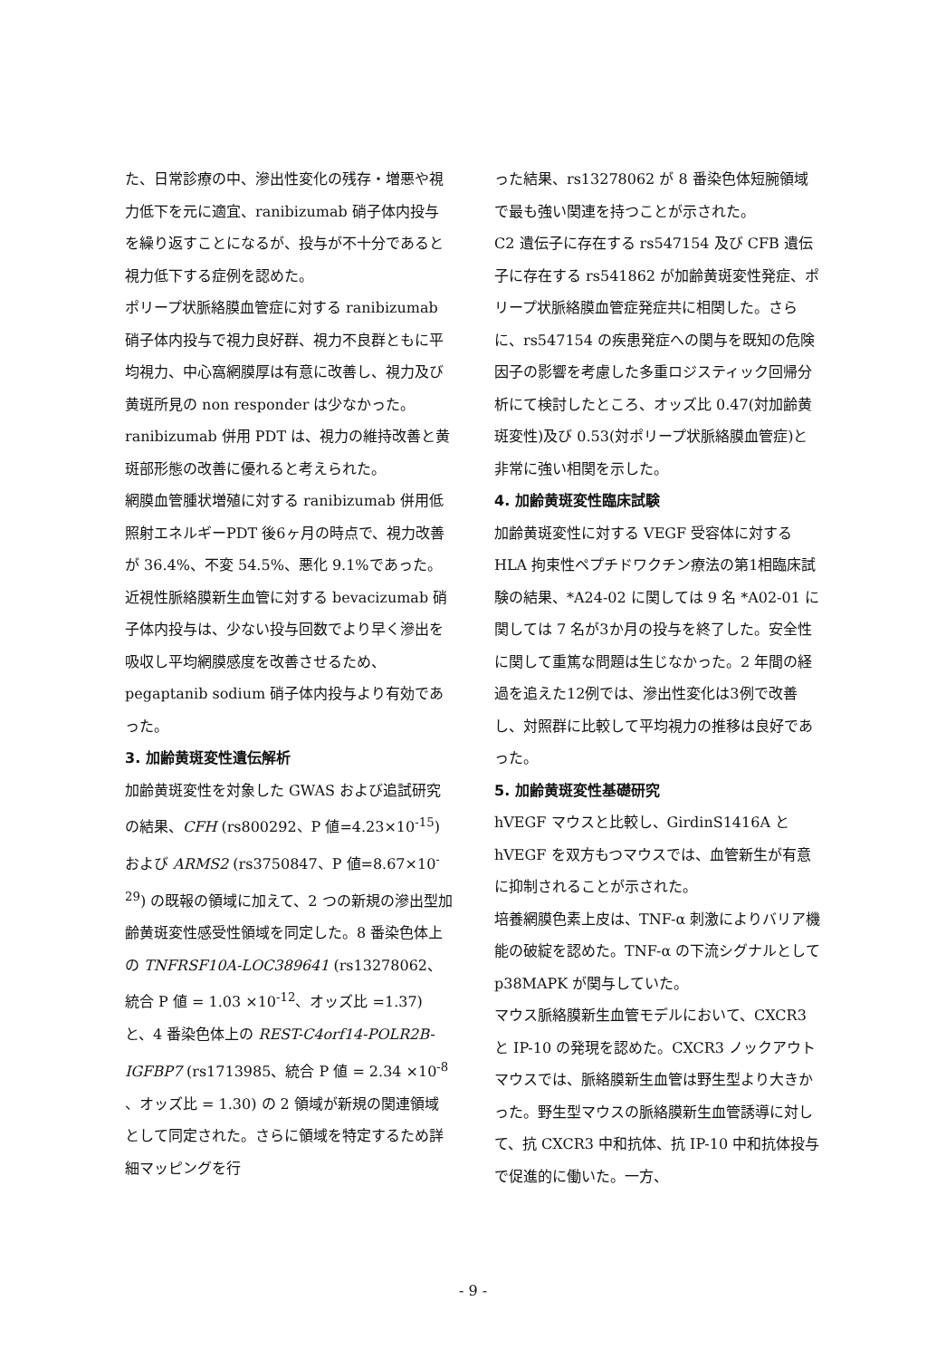た、日常診療の中、滲出性変化の残存・増悪や視力低下を元に適宜、ranibizumab 硝子体内投与を繰り返すことになるが、投与が不十分であると視力低下する症例を認めた。
ポリープ状脈絡膜血管症に対する ranibizumab 硝子体内投与で視力良好群、視力不良群ともに平均視力、中心窩網膜厚は有意に改善し、視力及び黄斑所見の non responder は少なかった。ranibizumab 併用 PDT は、視力の維持改善と黄斑部形態の改善に優れると考えられた。
網膜血管腫状増殖に対する ranibizumab 併用低照射エネルギーPDT 後6ヶ月の時点で、視力改善が 36.4%、不変 54.5%、悪化 9.1%であった。
近視性脈絡膜新生血管に対する bevacizumab 硝子体内投与は、少ない投与回数でより早く滲出を吸収し平均網膜感度を改善させるため、pegaptanib sodium 硝子体内投与より有効であった。
3. 加齢黄斑変性遺伝解析
加齢黄斑変性を対象した GWAS および追試研究の結果、CFH (rs800292、P 値=4.23×10<sup>-15</sup>) および ARMS2 (rs3750847、P 値=8.67×10<sup>-29</sup>) の既報の領域に加えて、2 つの新規の滲出型加齢黄斑変性感受性領域を同定した。8 番染色体上の TNFRSF10A-LOC389641 (rs13278062、統合 P 値 = 1.03 ×10<sup>-12</sup>、オッズ比 =1.37) と、4 番染色体上の REST-C4orf14-POLR2B-IGFBP7 (rs1713985、統合 P 値 = 2.34 ×10<sup>-8</sup> 、オッズ比 = 1.30) の 2 領域が新規の関連領域として同定された。さらに領域を特定するため詳細マッピングを行
った結果、rs13278062 が 8 番染色体短腕領域で最も強い関連を持つことが示された。
C2 遺伝子に存在する rs547154 及び CFB 遺伝子に存在する rs541862 が加齢黄斑変性発症、ポリープ状脈絡膜血管症発症共に相関した。さらに、rs547154 の疾患発症への関与を既知の危険因子の影響を考慮した多重ロジスティック回帰分析にて検討したところ、オッズ比 0.47(対加齢黄斑変性)及び 0.53(対ポリープ状脈絡膜血管症)と非常に強い相関を示した。
4. 加齢黄斑変性臨床試験
加齢黄斑変性に対する VEGF 受容体に対する HLA 拘束性ペプチドワクチン療法の第1相臨床試験の結果、*A24-02 に関しては 9 名 *A02-01 に関しては 7 名が3か月の投与を終了した。安全性に関して重篤な問題は生じなかった。2 年間の経過を追えた12例では、滲出性変化は3例で改善し、対照群に比較して平均視力の推移は良好であった。
5. 加齢黄斑変性基礎研究
hVEGF マウスと比較し、GirdinS1416A と hVEGF を双方もつマウスでは、血管新生が有意に抑制されることが示された。
培養網膜色素上皮は、TNF-α 刺激によりバリア機能の破綻を認めた。TNF-α の下流シグナルとして p38MAPK が関与していた。
マウス脈絡膜新生血管モデルにおいて、CXCR3 と IP-10 の発現を認めた。CXCR3 ノックアウトマウスでは、脈絡膜新生血管は野生型より大きかった。野生型マウスの脈絡膜新生血管誘導に対して、抗 CXCR3 中和抗体、抗 IP-10 中和抗体投与で促進的に働いた。一方、
- 9 -